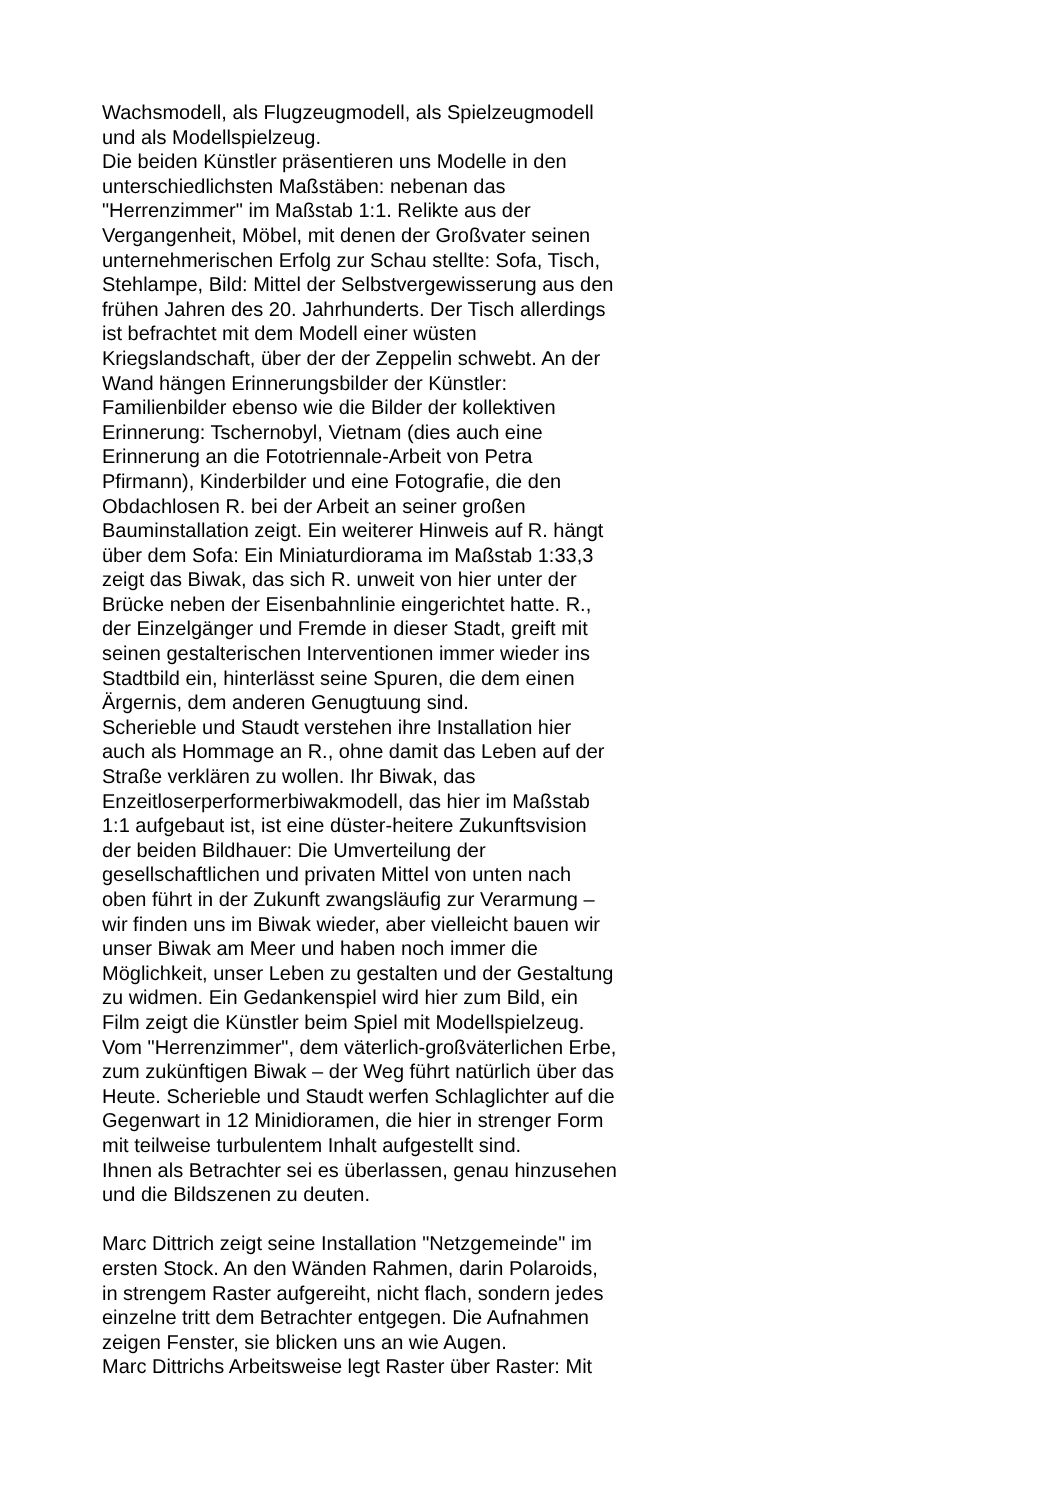Wachsmodell, als Flugzeugmodell, als Spielzeugmodell
und als Modellspielzeug.
Die beiden Künstler präsentieren uns Modelle in den
unterschiedlichsten Maßstäben: nebenan das
"Herrenzimmer" im Maßstab 1:1. Relikte aus der
Vergangenheit, Möbel, mit denen der Großvater seinen
unternehmerischen Erfolg zur Schau stellte: Sofa, Tisch,
Stehlampe, Bild: Mittel der Selbstvergewisserung aus den
frühen Jahren des 20. Jahrhunderts. Der Tisch allerdings
ist befrachtet mit dem Modell einer wüsten
Kriegslandschaft, über der der Zeppelin schwebt. An der
Wand hängen Erinnerungsbilder der Künstler:
Familienbilder ebenso wie die Bilder der kollektiven
Erinnerung: Tschernobyl, Vietnam (dies auch eine
Erinnerung an die Fototriennale-Arbeit von Petra
Pfirmann), Kinderbilder und eine Fotografie, die den
Obdachlosen R. bei der Arbeit an seiner großen
Bauminstallation zeigt. Ein weiterer Hinweis auf R. hängt
über dem Sofa: Ein Miniaturdiorama im Maßstab 1:33,3
zeigt das Biwak, das sich R. unweit von hier unter der
Brücke neben der Eisenbahnlinie eingerichtet hatte. R.,
der Einzelgänger und Fremde in dieser Stadt, greift mit
seinen gestalterischen Interventionen immer wieder ins
Stadtbild ein, hinterlässt seine Spuren, die dem einen
Ärgernis, dem anderen Genugtuung sind.
Scherieble und Staudt verstehen ihre Installation hier
auch als Hommage an R., ohne damit das Leben auf der
Straße verklären zu wollen. Ihr Biwak, das
Enzeitloserperformerbiwakmodell, das hier im Maßstab
1:1 aufgebaut ist, ist eine düster-heitere Zukunftsvision
der beiden Bildhauer: Die Umverteilung der
gesellschaftlichen und privaten Mittel von unten nach
oben führt in der Zukunft zwangsläufig zur Verarmung –
wir finden uns im Biwak wieder, aber vielleicht bauen wir
unser Biwak am Meer und haben noch immer die
Möglichkeit, unser Leben zu gestalten und der Gestaltung
zu widmen. Ein Gedankenspiel wird hier zum Bild, ein
Film zeigt die Künstler beim Spiel mit Modellspielzeug.
Vom "Herrenzimmer", dem väterlich-großväterlichen Erbe,
zum zukünftigen Biwak – der Weg führt natürlich über das
Heute. Scherieble und Staudt werfen Schlaglichter auf die
Gegenwart in 12 Minidioramen, die hier in strenger Form
mit teilweise turbulentem Inhalt aufgestellt sind.
Ihnen als Betrachter sei es überlassen, genau hinzusehen
und die Bildszenen zu deuten.
Marc Dittrich zeigt seine Installation "Netzgemeinde" im
ersten Stock. An den Wänden Rahmen, darin Polaroids,
in strengem Raster aufgereiht, nicht flach, sondern jedes
einzelne tritt dem Betrachter entgegen. Die Aufnahmen
zeigen Fenster, sie blicken uns an wie Augen.
Marc Dittrichs Arbeitsweise legt Raster über Raster: Mit